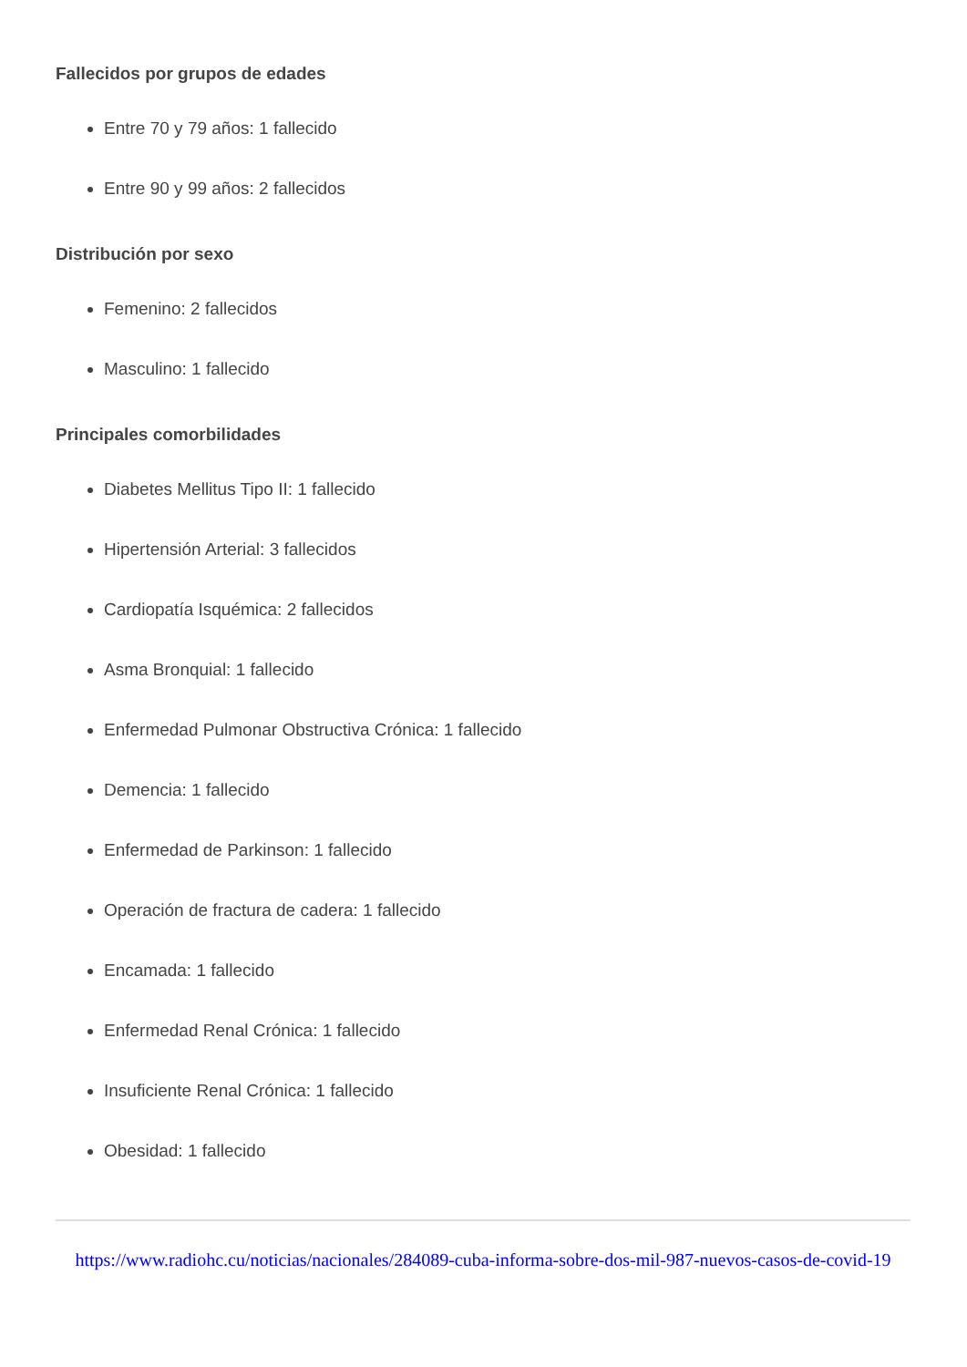Fallecidos por grupos de edades
Entre 70 y 79 años: 1 fallecido
Entre 90 y 99 años: 2 fallecidos
Distribución por sexo
Femenino: 2 fallecidos
Masculino: 1 fallecido
Principales comorbilidades
Diabetes Mellitus Tipo II: 1 fallecido
Hipertensión Arterial: 3 fallecidos
Cardiopatía Isquémica: 2 fallecidos
Asma Bronquial: 1 fallecido
Enfermedad Pulmonar Obstructiva Crónica: 1 fallecido
Demencia: 1 fallecido
Enfermedad de Parkinson: 1 fallecido
Operación de fractura de cadera: 1 fallecido
Encamada: 1 fallecido
Enfermedad Renal Crónica: 1 fallecido
Insuficiente Renal Crónica: 1 fallecido
Obesidad: 1 fallecido
https://www.radiohc.cu/noticias/nacionales/284089-cuba-informa-sobre-dos-mil-987-nuevos-casos-de-covid-19